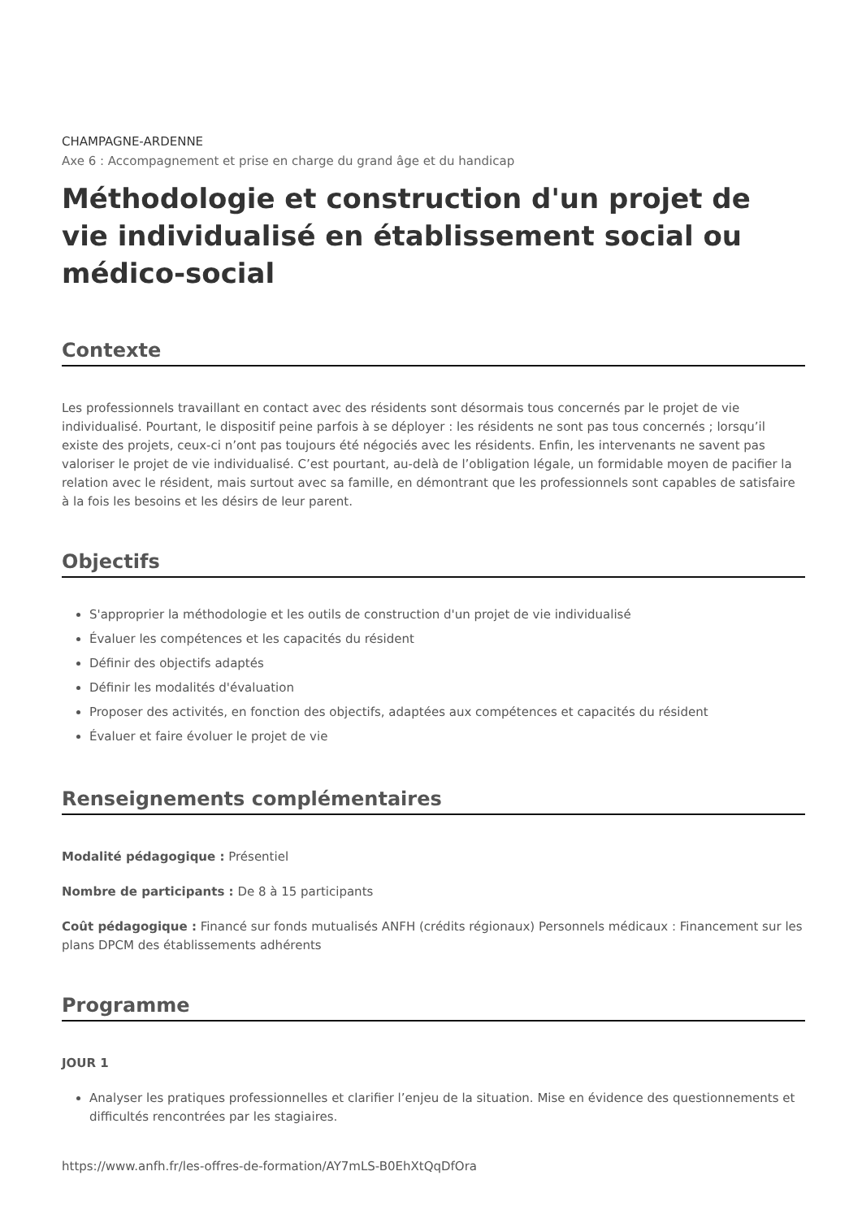CHAMPAGNE-ARDENNE
Axe 6 : Accompagnement et prise en charge du grand âge et du handicap
Méthodologie et construction d'un projet de vie individualisé en établissement social ou médico-social
Contexte
Les professionnels travaillant en contact avec des résidents sont désormais tous concernés par le projet de vie individualisé. Pourtant, le dispositif peine parfois à se déployer : les résidents ne sont pas tous concernés ; lorsqu’il existe des projets, ceux-ci n’ont pas toujours été négociés avec les résidents. Enfin, les intervenants ne savent pas valoriser le projet de vie individualisé. C’est pourtant, au-delà de l’obligation légale, un formidable moyen de pacifier la relation avec le résident, mais surtout avec sa famille, en démontrant que les professionnels sont capables de satisfaire à la fois les besoins et les désirs de leur parent.
Objectifs
S'approprier la méthodologie et les outils de construction d'un projet de vie individualisé
Évaluer les compétences et les capacités du résident
Définir des objectifs adaptés
Définir les modalités d'évaluation
Proposer des activités, en fonction des objectifs, adaptées aux compétences et capacités du résident
Évaluer et faire évoluer le projet de vie
Renseignements complémentaires
Modalité pédagogique : Présentiel
Nombre de participants : De 8 à 15 participants
Coût pédagogique : Financé sur fonds mutualisés ANFH (crédits régionaux) Personnels médicaux : Financement sur les plans DPCM des établissements adhérents
Programme
JOUR 1
Analyser les pratiques professionnelles et clarifier l’enjeu de la situation. Mise en évidence des questionnements et difficultés rencontrées par les stagiaires.
https://www.anfh.fr/les-offres-de-formation/AY7mLS-B0EhXtQqDfOra